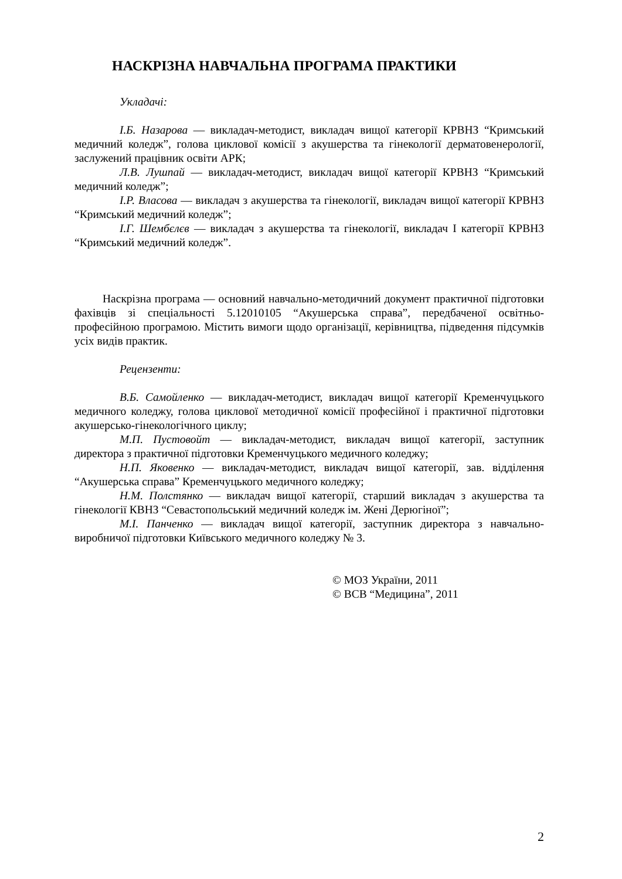НАСКРІЗНА НАВЧАЛЬНА ПРОГРАМА ПРАКТИКИ
Укладачі:
І.Б. Назарова — викладач-методист, викладач вищої категорії КРВНЗ “Кримський медичний коледж”, голова циклової комісії з акушерства та гінекології дерматовенерології, заслужений працівник освіти АРК;
Л.В. Лушпай — викладач-методист, викладач вищої категорії КРВНЗ “Кримський медичний коледж”;
І.Р. Власова — викладач з акушерства та гінекології, викладач вищої категорії КРВНЗ “Кримський медичний коледж”;
І.Г. Шембєлєв — викладач з акушерства та гінекології, викладач І категорії КРВНЗ “Кримський медичний коледж”.
Наскрізна програма — основний навчально-методичний документ практичної підготовки фахівців зі спеціальності 5.12010105 “Акушерська справа”, передбаченої освітньо-професійною програмою. Містить вимоги щодо організації, керівництва, підведення підсумків усіх видів практик.
Рецензенти:
В.Б. Самойленко — викладач-методист, викладач вищої категорії Кременчуцького медичного коледжу, голова циклової методичної комісії професійної і практичної підготовки акушерсько-гінекологічного циклу;
М.П. Пустовойт — викладач-методист, викладач вищої категорії, заступник директора з практичної підготовки Кременчуцького медичного коледжу;
Н.П. Яковенко — викладач-методист, викладач вищої категорії, зав. відділення “Акушерська справа” Кременчуцького медичного коледжу;
Н.М. Полстянко — викладач вищої категорії, старший викладач з акушерства та гінекології КВНЗ “Севастопольський медичний коледж ім. Жені Дерюгіної”;
М.І. Панченко — викладач вищої категорії, заступник директора з навчально-виробничої підготовки Київського медичного коледжу № 3.
© МОЗ України, 2011
© ВСВ “Медицина”, 2011
2